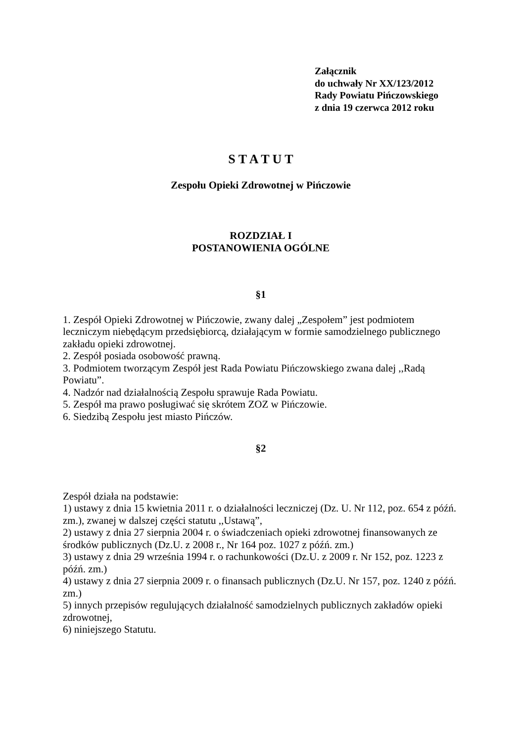Załącznik
do uchwały Nr XX/123/2012
Rady Powiatu Pińczowskiego
z dnia 19 czerwca 2012 roku
S T A T U T
Zespołu Opieki Zdrowotnej w Pińczowie
ROZDZIAŁ I
POSTANOWIENIA OGÓLNE
§1
1. Zespół Opieki Zdrowotnej w Pińczowie, zwany dalej „Zespołem” jest podmiotem leczniczym niebędącym przedsiębiorcą, działającym w formie samodzielnego publicznego zakładu opieki zdrowotnej.
2. Zespół posiada osobowość prawną.
3. Podmiotem tworzącym Zespół jest Rada Powiatu Pińczowskiego zwana dalej ,,Radą Powiatu”.
4. Nadzór nad działalnością Zespołu sprawuje Rada Powiatu.
5. Zespół ma prawo posługiwać się skrótem ZOZ w Pińczowie.
6. Siedzibą Zespołu jest miasto Pińczów.
§2
Zespół działa na podstawie:
1) ustawy z dnia 15 kwietnia 2011 r. o działalności leczniczej (Dz. U. Nr 112, poz. 654 z późń. zm.), zwanej w dalszej części statutu ,,Ustawą”,
2) ustawy z dnia 27 sierpnia 2004 r. o świadczeniach opieki zdrowotnej finansowanych ze środków publicznych (Dz.U. z 2008 r., Nr 164 poz. 1027 z późń. zm.)
3) ustawy z dnia 29 września 1994 r. o rachunkowości (Dz.U. z 2009 r. Nr 152, poz. 1223 z późń. zm.)
4) ustawy z dnia 27 sierpnia 2009 r. o finansach publicznych (Dz.U. Nr 157, poz. 1240 z późń. zm.)
5) innych przepisów regulujących działalność samodzielnych publicznych zakładów opieki zdrowotnej,
6) niniejszego Statutu.